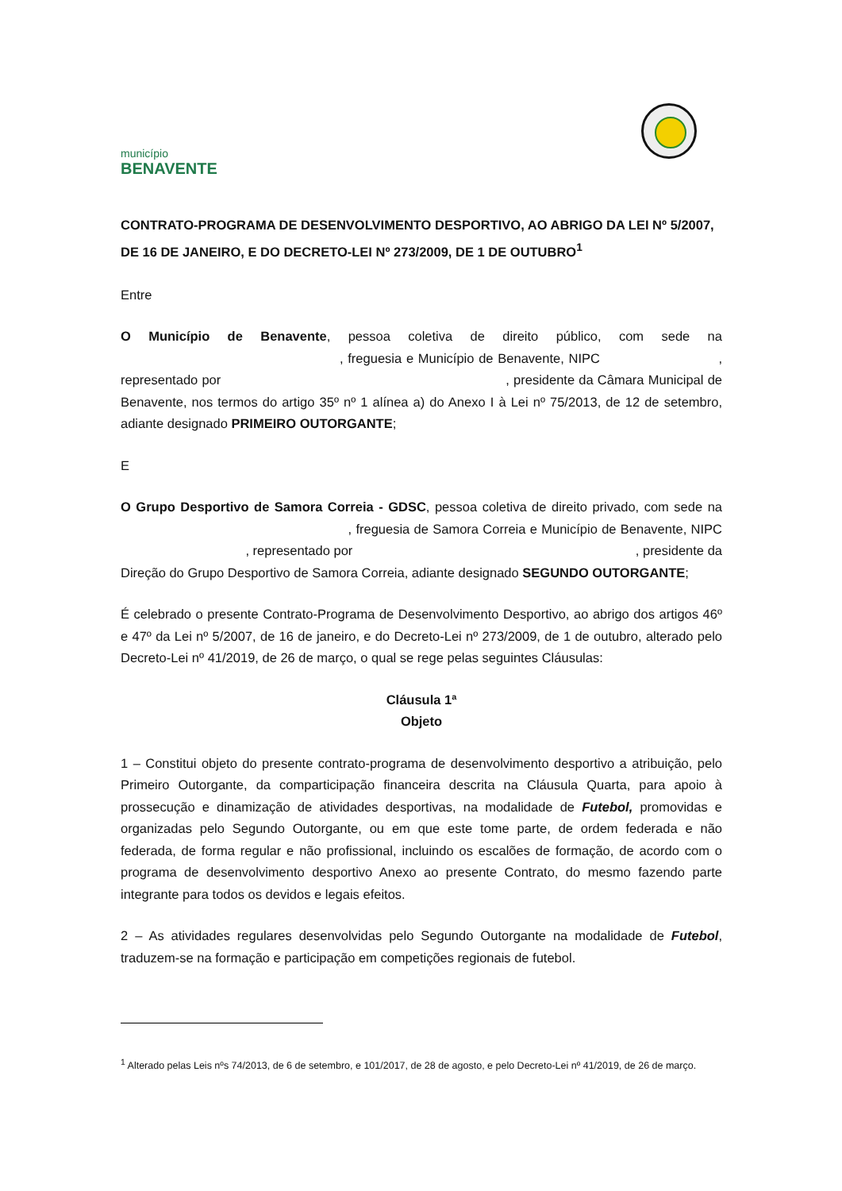município
BENAVENTE
CONTRATO-PROGRAMA DE DESENVOLVIMENTO DESPORTIVO, AO ABRIGO DA LEI Nº 5/2007, DE 16 DE JANEIRO, E DO DECRETO-LEI Nº 273/2009, DE 1 DE OUTUBRO<sup>1</sup>
Entre
O Município de Benavente, pessoa coletiva de direito público, com sede na , freguesia e Município de Benavente, NIPC , representado por , presidente da Câmara Municipal de Benavente, nos termos do artigo 35º nº 1 alínea a) do Anexo I à Lei nº 75/2013, de 12 de setembro, adiante designado PRIMEIRO OUTORGANTE;
E
O Grupo Desportivo de Samora Correia - GDSC, pessoa coletiva de direito privado, com sede na , freguesia de Samora Correia e Município de Benavente, NIPC , representado por , presidente da Direção do Grupo Desportivo de Samora Correia, adiante designado SEGUNDO OUTORGANTE;
É celebrado o presente Contrato-Programa de Desenvolvimento Desportivo, ao abrigo dos artigos 46º e 47º da Lei nº 5/2007, de 16 de janeiro, e do Decreto-Lei nº 273/2009, de 1 de outubro, alterado pelo Decreto-Lei nº 41/2019, de 26 de março, o qual se rege pelas seguintes Cláusulas:
Cláusula 1ª
Objeto
1 – Constitui objeto do presente contrato-programa de desenvolvimento desportivo a atribuição, pelo Primeiro Outorgante, da comparticipação financeira descrita na Cláusula Quarta, para apoio à prossecução e dinamização de atividades desportivas, na modalidade de Futebol, promovidas e organizadas pelo Segundo Outorgante, ou em que este tome parte, de ordem federada e não federada, de forma regular e não profissional, incluindo os escalões de formação, de acordo com o programa de desenvolvimento desportivo Anexo ao presente Contrato, do mesmo fazendo parte integrante para todos os devidos e legais efeitos.
2 – As atividades regulares desenvolvidas pelo Segundo Outorgante na modalidade de Futebol, traduzem-se na formação e participação em competições regionais de futebol.
<sup>1</sup> Alterado pelas Leis nºs 74/2013, de 6 de setembro, e 101/2017, de 28 de agosto, e pelo Decreto-Lei nº 41/2019, de 26 de março.